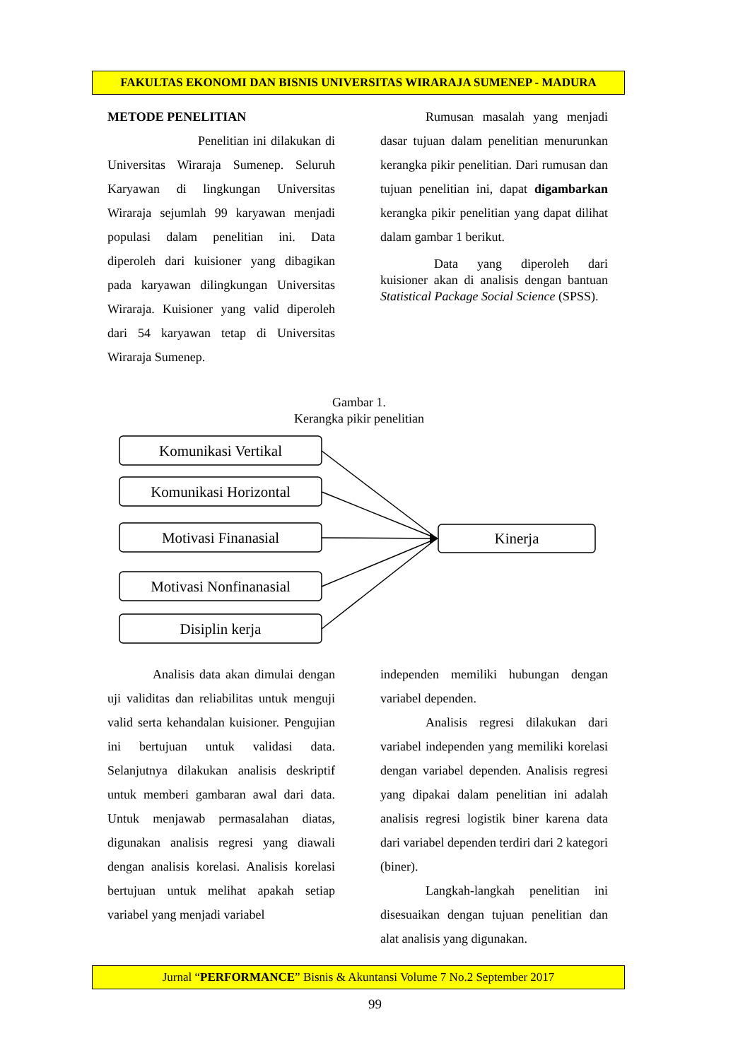FAKULTAS EKONOMI DAN BISNIS UNIVERSITAS WIRARAJA SUMENEP - MADURA
METODE PENELITIAN
Penelitian ini dilakukan di Universitas Wiraraja Sumenep. Seluruh Karyawan di lingkungan Universitas Wiraraja sejumlah 99 karyawan menjadi populasi dalam penelitian ini. Data diperoleh dari kuisioner yang dibagikan pada karyawan dilingkungan Universitas Wiraraja. Kuisioner yang valid diperoleh dari 54 karyawan tetap di Universitas Wiraraja Sumenep.
Rumusan masalah yang menjadi dasar tujuan dalam penelitian menurunkan kerangka pikir penelitian. Dari rumusan dan tujuan penelitian ini, dapat digambarkan kerangka pikir penelitian yang dapat dilihat dalam gambar 1 berikut.
Data yang diperoleh dari kuisioner akan di analisis dengan bantuan Statistical Package Social Science (SPSS).
Gambar 1.
Kerangka pikir penelitian
Komunikasi Vertikal
Komunikasi Horizontal
Motivasi Finanasial
Motivasi Nonfinanasial
Disiplin kerja
Kinerja
Analisis data akan dimulai dengan uji validitas dan reliabilitas untuk menguji valid serta kehandalan kuisioner. Pengujian ini bertujuan untuk validasi data. Selanjutnya dilakukan analisis deskriptif untuk memberi gambaran awal dari data. Untuk menjawab permasalahan diatas, digunakan analisis regresi yang diawali dengan analisis korelasi. Analisis korelasi bertujuan untuk melihat apakah setiap variabel yang menjadi variabel
independen memiliki hubungan dengan variabel dependen.
Analisis regresi dilakukan dari variabel independen yang memiliki korelasi dengan variabel dependen. Analisis regresi yang dipakai dalam penelitian ini adalah analisis regresi logistik biner karena data dari variabel dependen terdiri dari 2 kategori (biner).
Langkah-langkah penelitian ini disesuaikan dengan tujuan penelitian dan alat analisis yang digunakan.
Jurnal “PERFORMANCE” Bisnis & Akuntansi Volume 7 No.2 September 2017
99